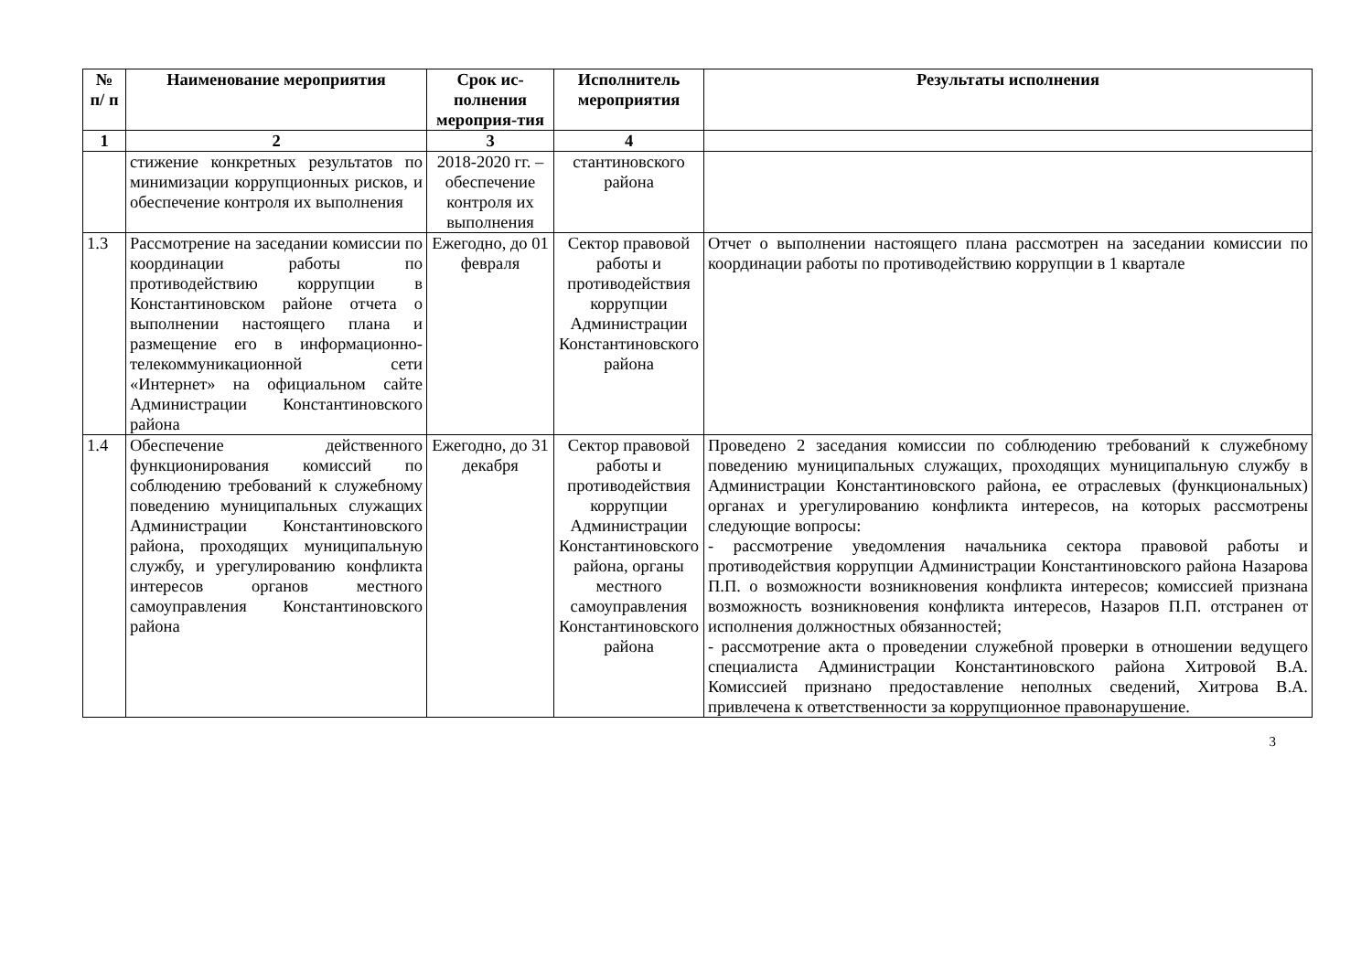| № п/ п | Наименование мероприятия | Срок ис-полнения мероприя-тия | Исполнитель мероприятия | Результаты исполнения |
| --- | --- | --- | --- | --- |
| 1 | 2 | 3 | 4 | |
| | стижение конкретных результатов по минимизации коррупционных рисков, и обеспечение контроля их выполнения | 2018-2020 гг. – обеспечение контроля их выполнения | стантиновского района | |
| 1.3 | Рассмотрение на заседании комиссии по координации работы по противодействию коррупции в Константиновском районе отчета о выполнении настоящего плана и размещение его в информационно-телекоммуникационной сети «Интернет» на официальном сайте Администрации Константиновского района | Ежегодно, до 01 февраля | Сектор правовой работы и противодействия коррупции Администрации Константиновского района | Отчет о выполнении настоящего плана рассмотрен на заседании комиссии по координации работы по противодействию коррупции в 1 квартале |
| 1.4 | Обеспечение действенного функционирования комиссий по соблюдению требований к служебному поведению муниципальных служащих Администрации Константиновского района, проходящих муниципальную службу, и урегулированию конфликта интересов органов местного самоуправления Константиновского района | Ежегодно, до 31 декабря | Сектор правовой работы и противодействия коррупции Администрации Константиновского района, органы местного самоуправления Константиновского района | Проведено 2 заседания комиссии по соблюдению требований к служебному поведению муниципальных служащих, проходящих муниципальную службу в Администрации Константиновского района, ее отраслевых (функциональных) органах и урегулированию конфликта интересов, на которых рассмотрены следующие вопросы: - рассмотрение уведомления начальника сектора правовой работы и противодействия коррупции Администрации Константиновского района Назарова П.П. о возможности возникновения конфликта интересов; комиссией признана возможность возникновения конфликта интересов, Назаров П.П. отстранен от исполнения должностных обязанностей; - рассмотрение акта о проведении служебной проверки в отношении ведущего специалиста Администрации Константиновского района Хитровой В.А. Комиссией признано предоставление неполных сведений, Хитрова В.А. привлечена к ответственности за коррупционное правонарушение. |
3